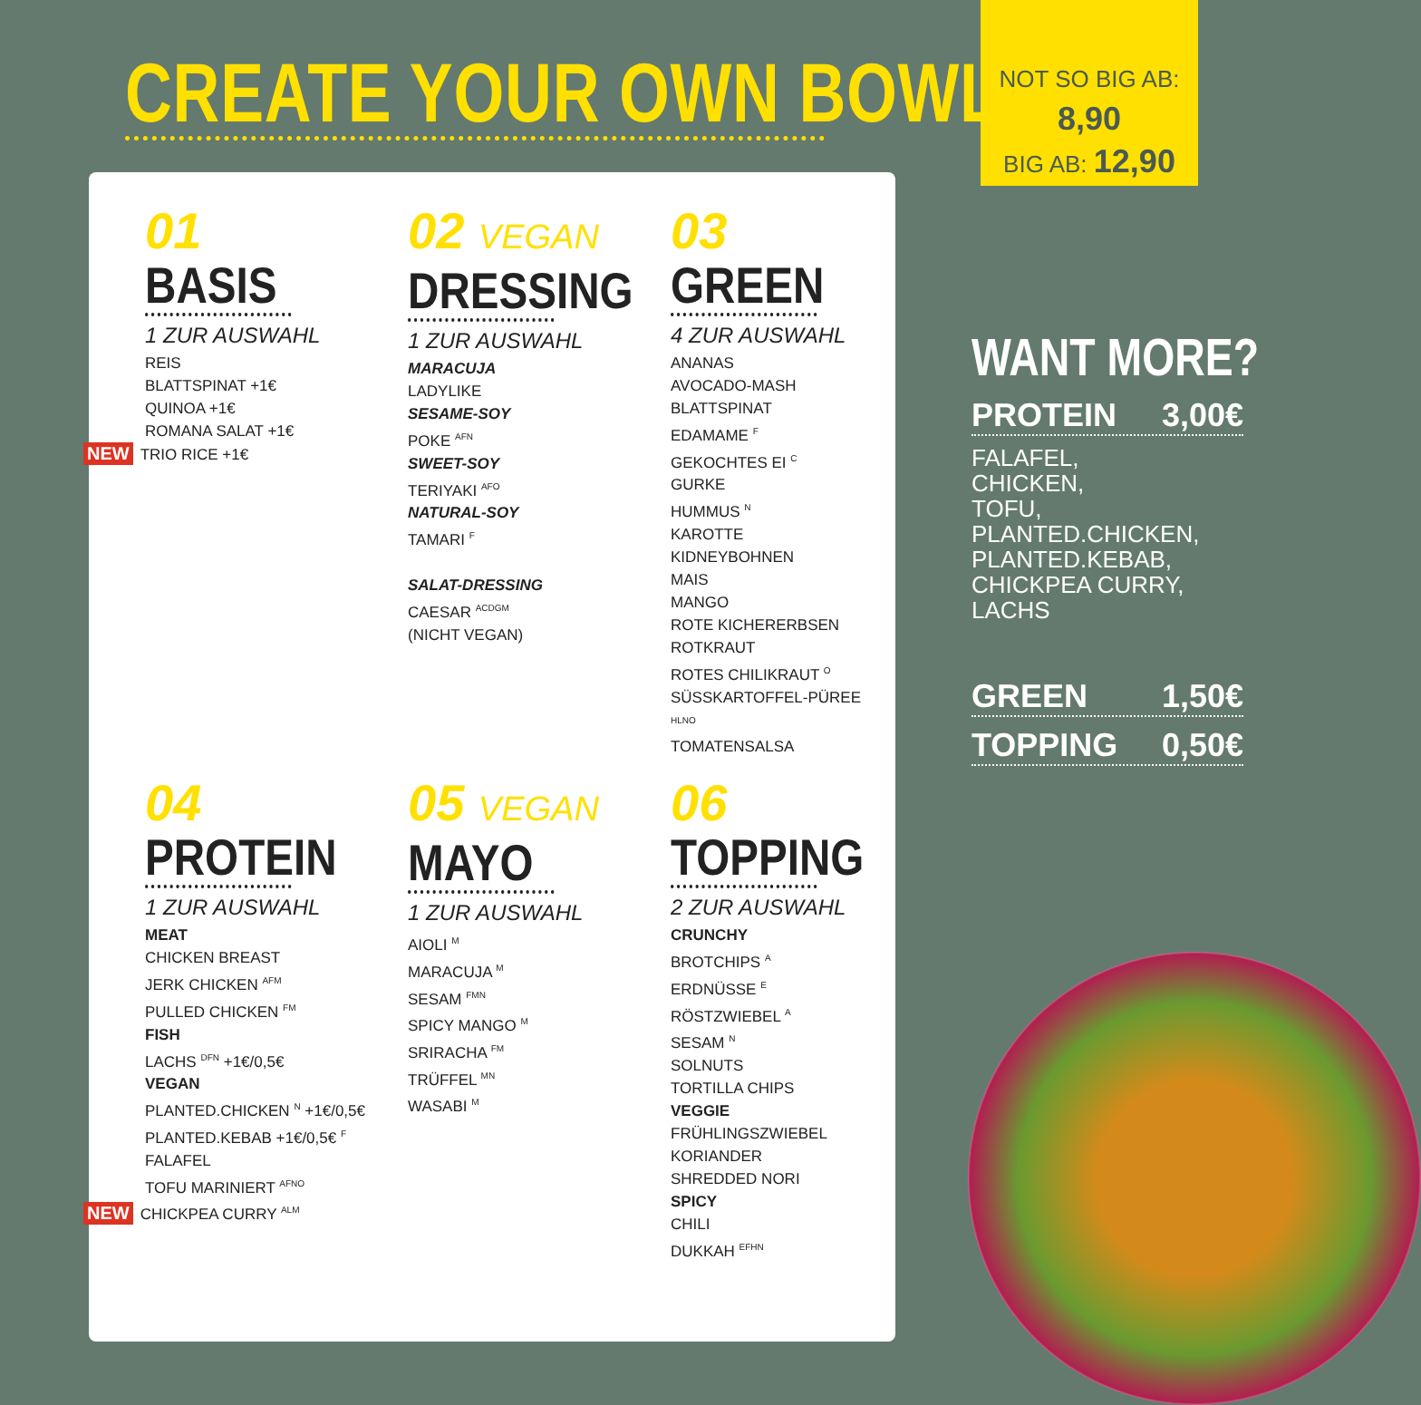CREATE YOUR OWN BOWL
NOT SO BIG AB: 8,90
BIG AB: 12,90
01
BASIS
1 ZUR AUSWAHL
REIS
BLATTSPINAT +1€
QUINOA +1€
ROMANA SALAT +1€
NEW TRIO RICE +1€
02 VEGAN
DRESSING
1 ZUR AUSWAHL
MARACUJA
LADYLIKE
SESAME-SOY
POKE <sup>AFN</sup>
SWEET-SOY
TERIYAKI <sup>AFO</sup>
NATURAL-SOY
TAMARI <sup>F</sup>
SALAT-DRESSING
CAESAR <sup>ACDGM</sup>
(NICHT VEGAN)
03
GREEN
4 ZUR AUSWAHL
ANANAS
AVOCADO-MASH
BLATTSPINAT
EDAMAME <sup>F</sup>
GEKOCHTES EI <sup>C</sup>
GURKE
HUMMUS <sup>N</sup>
KAROTTE
KIDNEYBOHNEN
MAIS
MANGO
ROTE KICHERERBSEN
ROTKRAUT
ROTES CHILIKRAUT <sup>O</sup>
SÜSSKARTOFFEL-PÜREE <sup>HLNO</sup>
TOMATENSALSA
04
PROTEIN
1 ZUR AUSWAHL
MEAT
CHICKEN BREAST
JERK CHICKEN <sup>AFM</sup>
PULLED CHICKEN <sup>FM</sup>
FISH
LACHS <sup>DFN</sup> +1€/0,5€
VEGAN
PLANTED.CHICKEN <sup>N</sup> +1€/0,5€
PLANTED.KEBAB +1€/0,5€ <sup>F</sup>
FALAFEL
TOFU MARINIERT <sup>AFNO</sup>
NEW CHICKPEA CURRY <sup>ALM</sup>
05 VEGAN
MAYO
1 ZUR AUSWAHL
AIOLI <sup>M</sup>
MARACUJA <sup>M</sup>
SESAM <sup>FMN</sup>
SPICY MANGO <sup>M</sup>
SRIRACHA <sup>FM</sup>
TRÜFFEL <sup>MN</sup>
WASABI <sup>M</sup>
06
TOPPING
2 ZUR AUSWAHL
CRUNCHY
BROTCHIPS <sup>A</sup>
ERDNÜSSE <sup>E</sup>
RÖSTZWIEBEL <sup>A</sup>
SESAM <sup>N</sup>
SOLNUTS
TORTILLA CHIPS
VEGGIE
FRÜHLINGSZWIEBEL
KORIANDER
SHREDDED NORI
SPICY
CHILI
DUKKAH <sup>EFHN</sup>
WANT MORE?
PROTEIN 3,00€
FALAFEL,
CHICKEN,
TOFU,
PLANTED.CHICKEN,
PLANTED.KEBAB,
CHICKPEA CURRY,
LACHS
GREEN 1,50€
TOPPING 0,50€